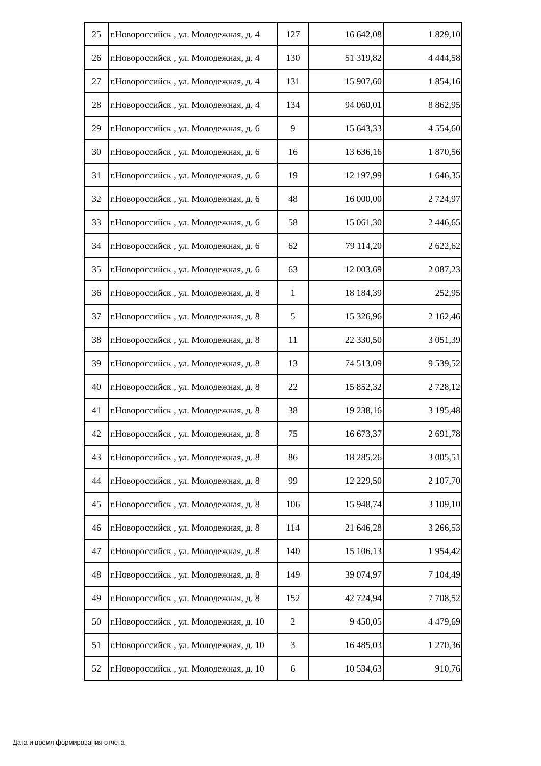| 25 | г.Новороссийск , ул. Молодежная, д. 4 | 127 | 16 642,08 | 1 829,10 |
| 26 | г.Новороссийск , ул. Молодежная, д. 4 | 130 | 51 319,82 | 4 444,58 |
| 27 | г.Новороссийск , ул. Молодежная, д. 4 | 131 | 15 907,60 | 1 854,16 |
| 28 | г.Новороссийск , ул. Молодежная, д. 4 | 134 | 94 060,01 | 8 862,95 |
| 29 | г.Новороссийск , ул. Молодежная, д. 6 | 9 | 15 643,33 | 4 554,60 |
| 30 | г.Новороссийск , ул. Молодежная, д. 6 | 16 | 13 636,16 | 1 870,56 |
| 31 | г.Новороссийск , ул. Молодежная, д. 6 | 19 | 12 197,99 | 1 646,35 |
| 32 | г.Новороссийск , ул. Молодежная, д. 6 | 48 | 16 000,00 | 2 724,97 |
| 33 | г.Новороссийск , ул. Молодежная, д. 6 | 58 | 15 061,30 | 2 446,65 |
| 34 | г.Новороссийск , ул. Молодежная, д. 6 | 62 | 79 114,20 | 2 622,62 |
| 35 | г.Новороссийск , ул. Молодежная, д. 6 | 63 | 12 003,69 | 2 087,23 |
| 36 | г.Новороссийск , ул. Молодежная, д. 8 | 1 | 18 184,39 | 252,95 |
| 37 | г.Новороссийск , ул. Молодежная, д. 8 | 5 | 15 326,96 | 2 162,46 |
| 38 | г.Новороссийск , ул. Молодежная, д. 8 | 11 | 22 330,50 | 3 051,39 |
| 39 | г.Новороссийск , ул. Молодежная, д. 8 | 13 | 74 513,09 | 9 539,52 |
| 40 | г.Новороссийск , ул. Молодежная, д. 8 | 22 | 15 852,32 | 2 728,12 |
| 41 | г.Новороссийск , ул. Молодежная, д. 8 | 38 | 19 238,16 | 3 195,48 |
| 42 | г.Новороссийск , ул. Молодежная, д. 8 | 75 | 16 673,37 | 2 691,78 |
| 43 | г.Новороссийск , ул. Молодежная, д. 8 | 86 | 18 285,26 | 3 005,51 |
| 44 | г.Новороссийск , ул. Молодежная, д. 8 | 99 | 12 229,50 | 2 107,70 |
| 45 | г.Новороссийск , ул. Молодежная, д. 8 | 106 | 15 948,74 | 3 109,10 |
| 46 | г.Новороссийск , ул. Молодежная, д. 8 | 114 | 21 646,28 | 3 266,53 |
| 47 | г.Новороссийск , ул. Молодежная, д. 8 | 140 | 15 106,13 | 1 954,42 |
| 48 | г.Новороссийск , ул. Молодежная, д. 8 | 149 | 39 074,97 | 7 104,49 |
| 49 | г.Новороссийск , ул. Молодежная, д. 8 | 152 | 42 724,94 | 7 708,52 |
| 50 | г.Новороссийск , ул. Молодежная, д. 10 | 2 | 9 450,05 | 4 479,69 |
| 51 | г.Новороссийск , ул. Молодежная, д. 10 | 3 | 16 485,03 | 1 270,36 |
| 52 | г.Новороссийск , ул. Молодежная, д. 10 | 6 | 10 534,63 | 910,76 |
Дата и время формирования отчета